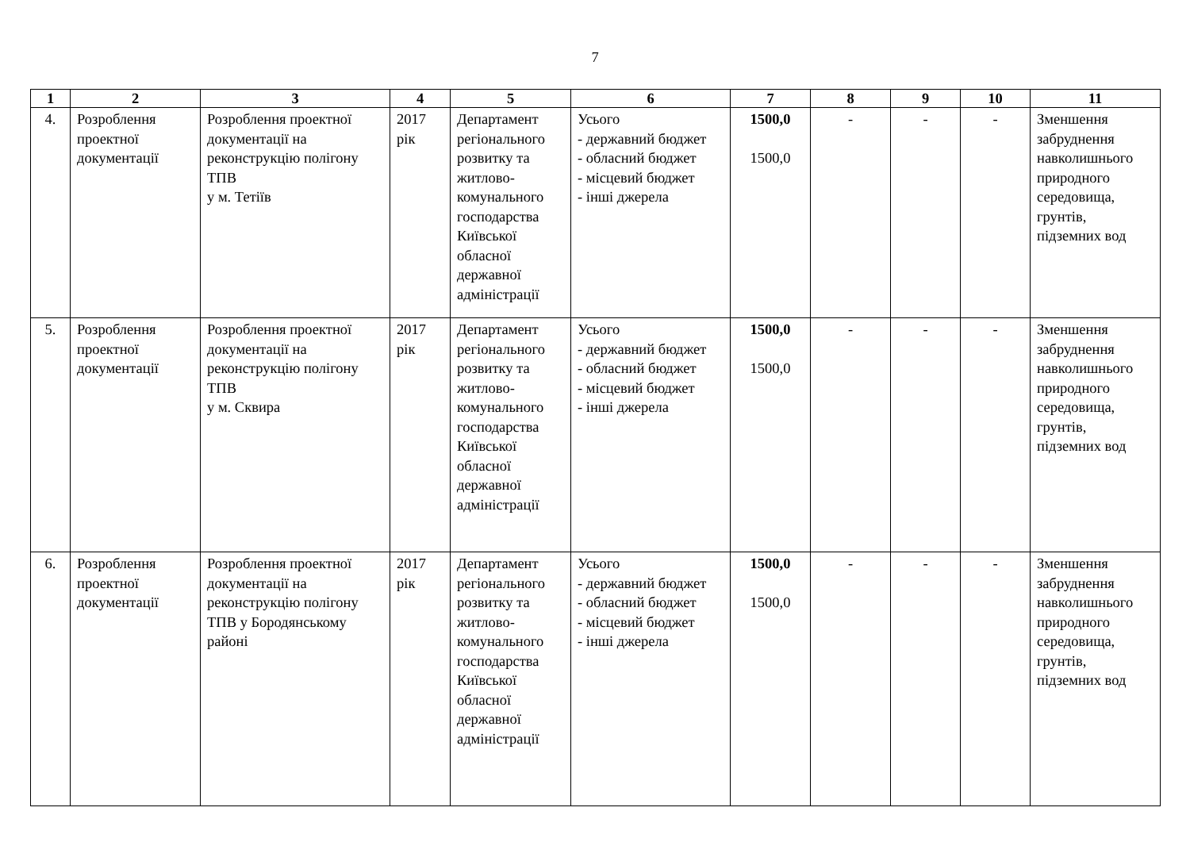7
| 1 | 2 | 3 | 4 | 5 | 6 | 7 | 8 | 9 | 10 | 11 |
| --- | --- | --- | --- | --- | --- | --- | --- | --- | --- | --- |
| 4. | Розроблення проектної документації | Розроблення проектної документації на реконструкцію полігону ТПВ у м. Тетіїв | 2017 рік | Департамент регіонального розвитку та житлово-комунального господарства Київської обласної державної адміністрації | Усього - державний бюджет - обласний бюджет - місцевий бюджет - інші джерела | 1500,0 1500,0 | - | - | - | Зменшення забруднення навколишнього природного середовища, грунтів, підземних вод |
| 5. | Розроблення проектної документації | Розроблення проектної документації на реконструкцію полігону ТПВ у м. Сквира | 2017 рік | Департамент регіонального розвитку та житлово-комунального господарства Київської обласної державної адміністрації | Усього - державний бюджет - обласний бюджет - місцевий бюджет - інші джерела | 1500,0 1500,0 | - | - | - | Зменшення забруднення навколишнього природного середовища, грунтів, підземних вод |
| 6. | Розроблення проектної документації | Розроблення проектної документації на реконструкцію полігону ТПВ у Бородянському районі | 2017 рік | Департамент регіонального розвитку та житлово-комунального господарства Київської обласної державної адміністрації | Усього - державний бюджет - обласний бюджет - місцевий бюджет - інші джерела | 1500,0 1500,0 | - | - | - | Зменшення забруднення навколишнього природного середовища, грунтів, підземних вод |